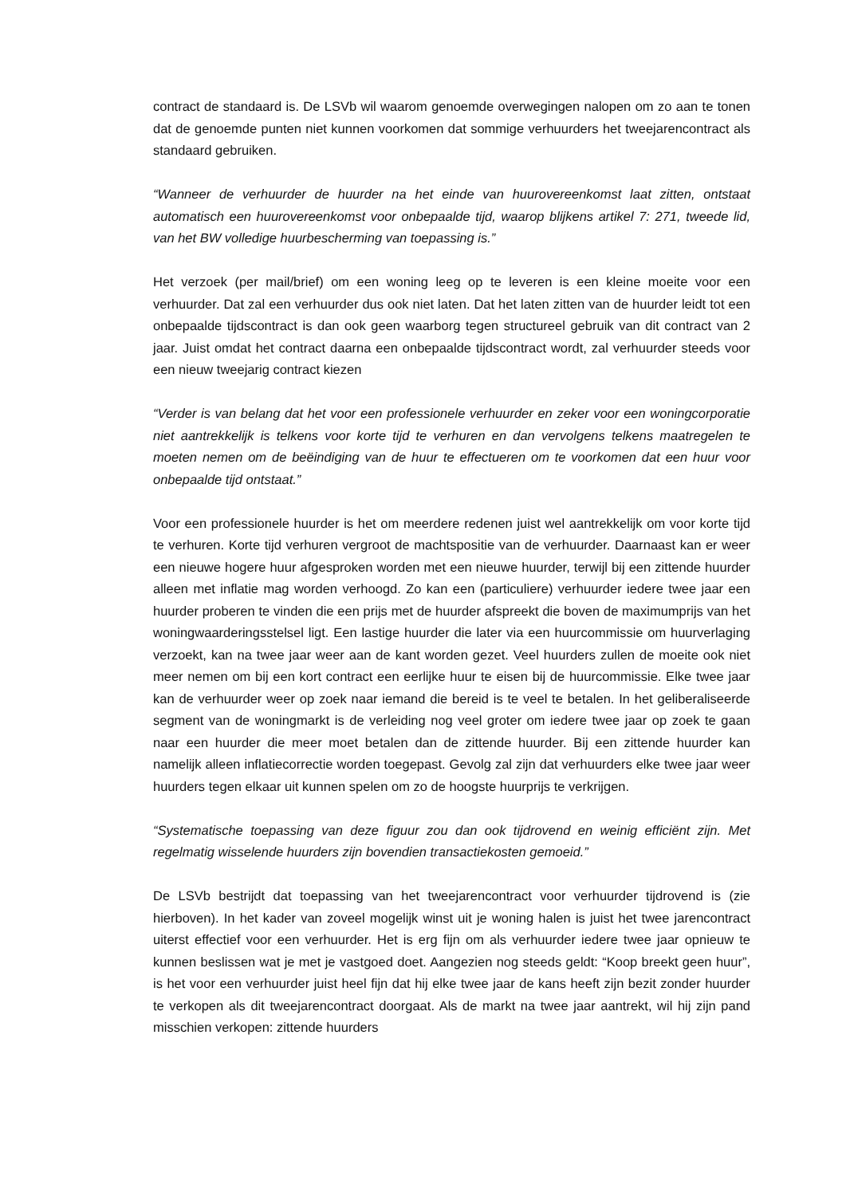contract de standaard is. De LSVb wil waarom genoemde overwegingen nalopen om zo aan te tonen dat de genoemde punten niet kunnen voorkomen dat sommige verhuurders het tweejarencontract als standaard gebruiken.
“Wanneer de verhuurder de huurder na het einde van huurovereenkomst laat zitten, ontstaat automatisch een huurovereenkomst voor onbepaalde tijd, waarop blijkens artikel 7: 271, tweede lid, van het BW volledige huurbescherming van toepassing is.”
Het verzoek (per mail/brief) om een woning leeg op te leveren is een kleine moeite voor een verhuurder. Dat zal een verhuurder dus ook niet laten. Dat het laten zitten van de huurder leidt tot een onbepaalde tijdscontract is dan ook geen waarborg tegen structureel gebruik van dit contract van 2 jaar. Juist omdat het contract daarna een onbepaalde tijdscontract wordt, zal verhuurder steeds voor een nieuw tweejarig contract kiezen
“Verder is van belang dat het voor een professionele verhuurder en zeker voor een woningcorporatie niet aantrekkelijk is telkens voor korte tijd te verhuren en dan vervolgens telkens maatregelen te moeten nemen om de beëindiging van de huur te effectueren om te voorkomen dat een huur voor onbepaalde tijd ontstaat.”
Voor een professionele huurder is het om meerdere redenen juist wel aantrekkelijk om voor korte tijd te verhuren. Korte tijd verhuren vergroot de machtspositie van de verhuurder. Daarnaast kan er weer een nieuwe hogere huur afgesproken worden met een nieuwe huurder, terwijl bij een zittende huurder alleen met inflatie mag worden verhoogd. Zo kan een (particuliere) verhuurder iedere twee jaar een huurder proberen te vinden die een prijs met de huurder afspreekt die boven de maximumprijs van het woningwaarderingsstelsel ligt. Een lastige huurder die later via een huurcommissie om huurverlaging verzoekt, kan na twee jaar weer aan de kant worden gezet. Veel huurders zullen de moeite ook niet meer nemen om bij een kort contract een eerlijke huur te eisen bij de huurcommissie. Elke twee jaar kan de verhuurder weer op zoek naar iemand die bereid is te veel te betalen. In het geliberaliseerde segment van de woningmarkt is de verleiding nog veel groter om iedere twee jaar op zoek te gaan naar een huurder die meer moet betalen dan de zittende huurder. Bij een zittende huurder kan namelijk alleen inflatiecorrectie worden toegepast. Gevolg zal zijn dat verhuurders elke twee jaar weer huurders tegen elkaar uit kunnen spelen om zo de hoogste huurprijs te verkrijgen.
“Systematische toepassing van deze figuur zou dan ook tijdrovend en weinig efficiënt zijn. Met regelmatig wisselende huurders zijn bovendien transactiekosten gemoeid.”
De LSVb bestrijdt dat toepassing van het tweejarencontract voor verhuurder tijdrovend is (zie hierboven). In het kader van zoveel mogelijk winst uit je woning halen is juist het twee jarencontract uiterst effectief voor een verhuurder. Het is erg fijn om als verhuurder iedere twee jaar opnieuw te kunnen beslissen wat je met je vastgoed doet. Aangezien nog steeds geldt: “Koop breekt geen huur”, is het voor een verhuurder juist heel fijn dat hij elke twee jaar de kans heeft zijn bezit zonder huurder te verkopen als dit tweejarencontract doorgaat. Als de markt na twee jaar aantrekt, wil hij zijn pand misschien verkopen: zittende huurders